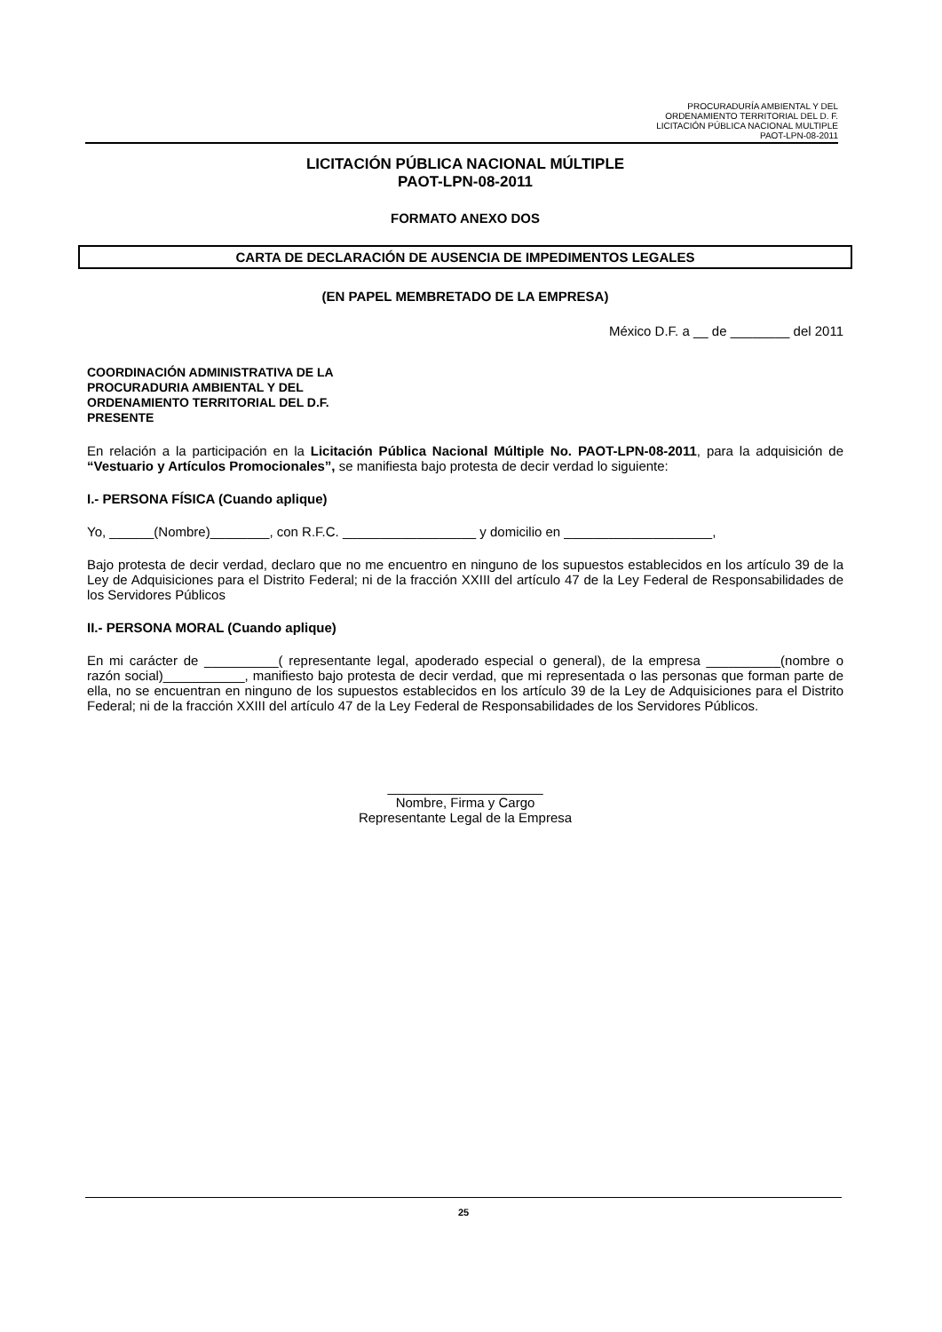PROCURADURÍA AMBIENTAL Y DEL
ORDENAMIENTO TERRITORIAL DEL D. F.
LICITACIÓN PÚBLICA NACIONAL MULTIPLE
PAOT-LPN-08-2011
LICITACIÓN PÚBLICA NACIONAL MÚLTIPLE
PAOT-LPN-08-2011
FORMATO ANEXO DOS
CARTA DE DECLARACIÓN DE AUSENCIA DE IMPEDIMENTOS LEGALES
(EN PAPEL MEMBRETADO DE LA EMPRESA)
México D.F. a __ de ________ del 2011
COORDINACIÓN ADMINISTRATIVA DE LA
PROCURADURIA AMBIENTAL Y DEL
ORDENAMIENTO TERRITORIAL DEL D.F.
PRESENTE
En relación a la participación en la Licitación Pública Nacional Múltiple No. PAOT-LPN-08-2011, para la adquisición de “Vestuario y Artículos Promocionales”, se manifiesta bajo protesta de decir verdad lo siguiente:
I.- PERSONA FÍSICA (Cuando aplique)
Yo, ______(Nombre)________, con R.F.C. __________________ y domicilio en ____________________,
Bajo protesta de decir verdad, declaro que no me encuentro en ninguno de los supuestos establecidos en los artículo 39 de la Ley de Adquisiciones para el Distrito Federal; ni de la fracción XXIII del artículo 47 de la Ley Federal de Responsabilidades de los Servidores Públicos
II.- PERSONA MORAL (Cuando aplique)
En mi carácter de __________( representante legal, apoderado especial o general), de la empresa __________(nombre o razón social)___________, manifiesto bajo protesta de decir verdad, que mi representada o las personas que forman parte de ella, no se encuentran en ninguno de los supuestos establecidos en los artículo 39 de la Ley de Adquisiciones para el Distrito Federal; ni de la fracción XXIII del artículo 47 de la Ley Federal de Responsabilidades de los Servidores Públicos.
_____________________
Nombre, Firma y Cargo
Representante Legal de la Empresa
25